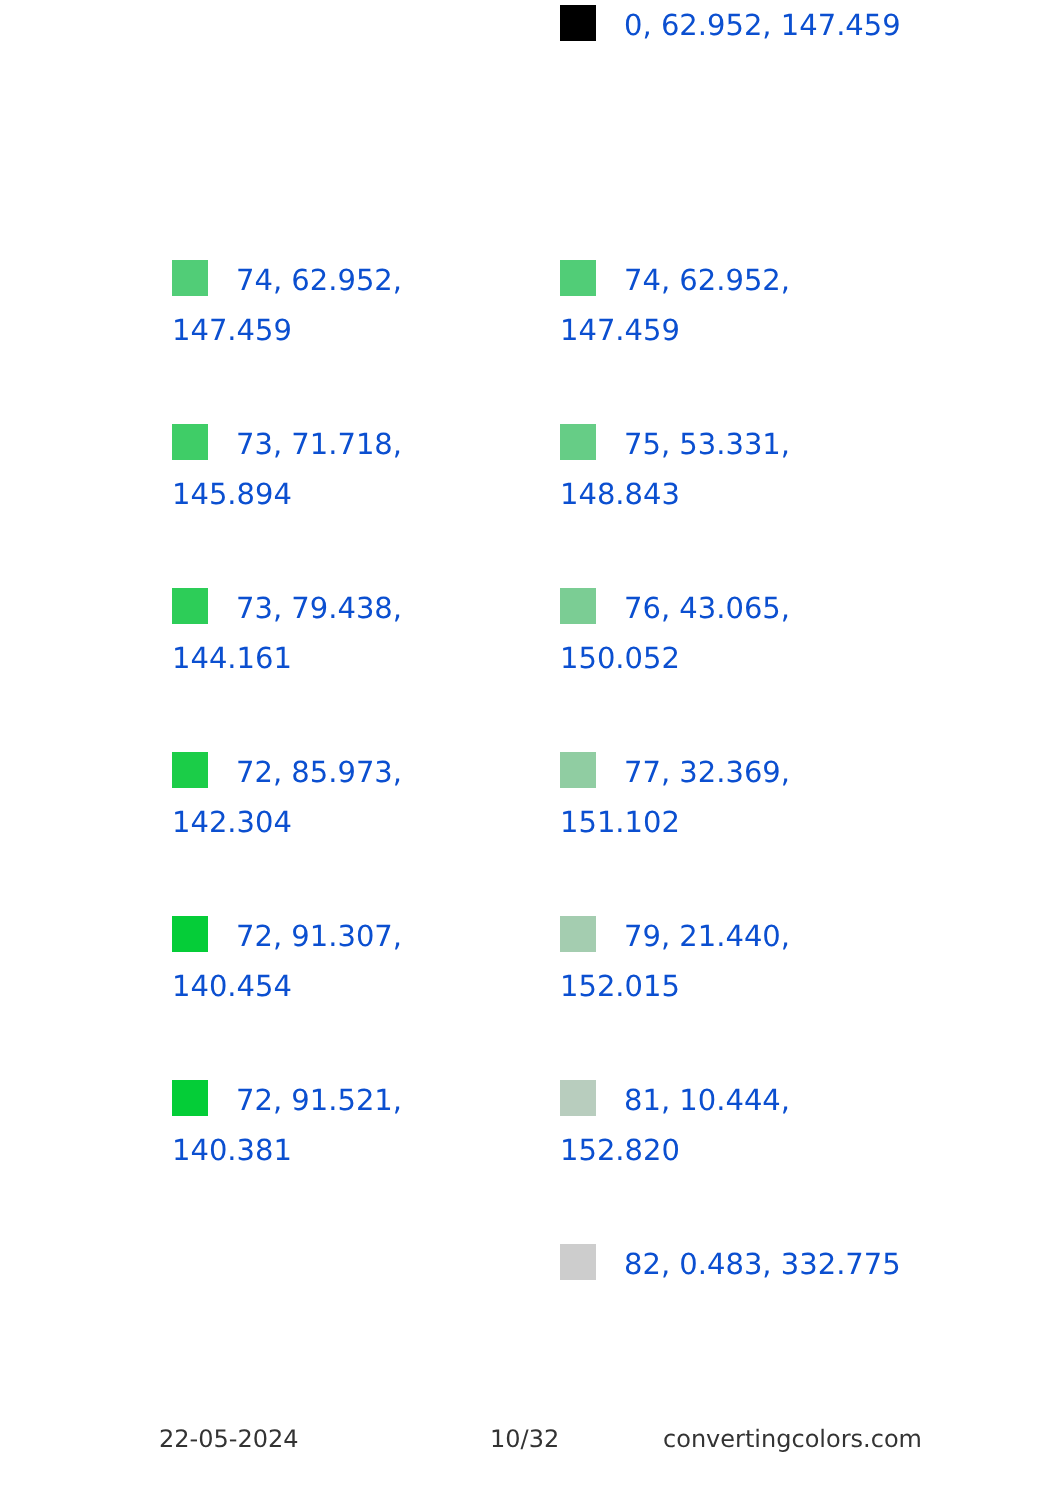0, 62.952, 147.459
74, 62.952, 147.459
74, 62.952, 147.459
73, 71.718, 145.894
75, 53.331, 148.843
73, 79.438, 144.161
76, 43.065, 150.052
72, 85.973, 142.304
77, 32.369, 151.102
72, 91.307, 140.454
79, 21.440, 152.015
72, 91.521, 140.381
81, 10.444, 152.820
82, 0.483, 332.775
22-05-2024 10/32 convertingcolors.com